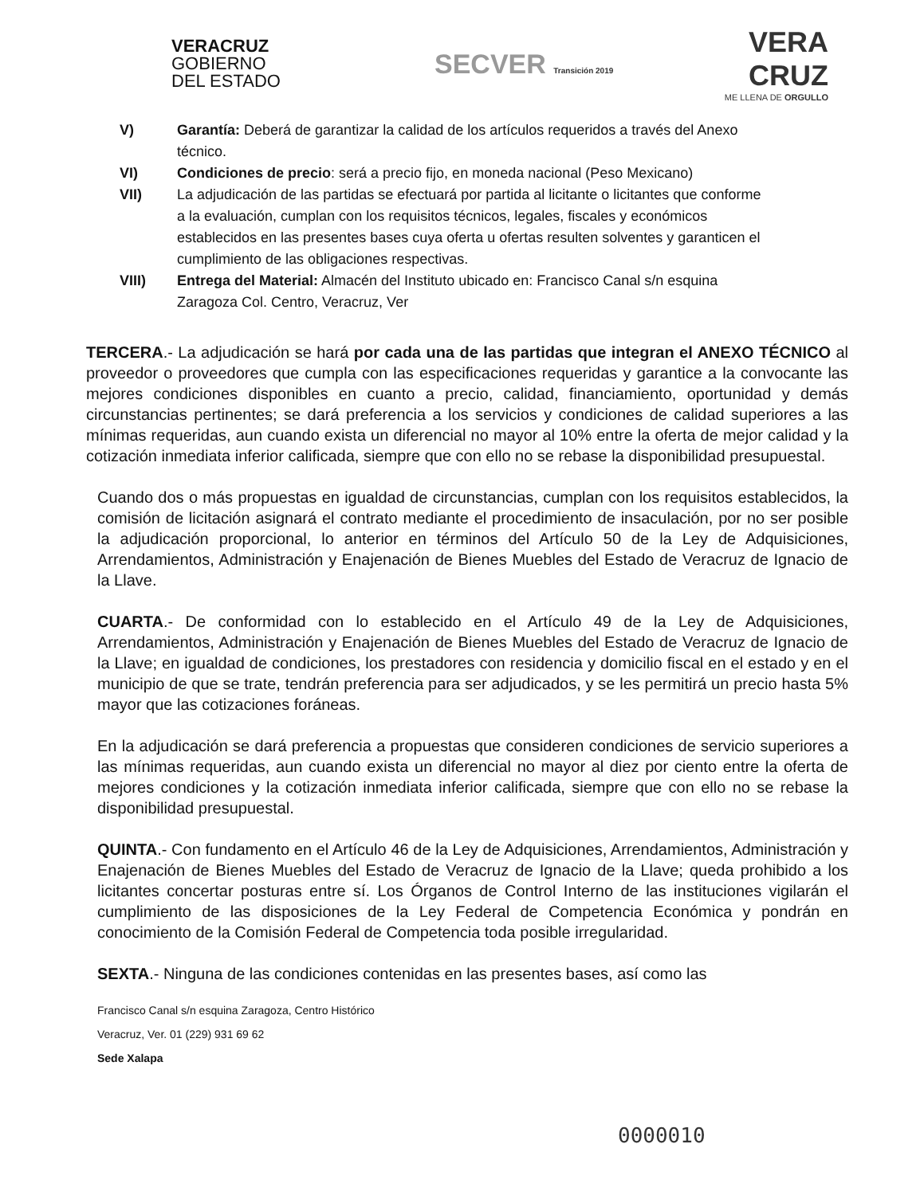VERACRUZ
GOBIERNO
DEL ESTADO
SECVER Transición 2019
VERA
CRUZ
ME LLENA DE ORGULLO
V) Garantía: Deberá de garantizar la calidad de los artículos requeridos a través del Anexo técnico.
VI) Condiciones de precio: será a precio fijo, en moneda nacional (Peso Mexicano)
VII) La adjudicación de las partidas se efectuará por partida al licitante o licitantes que conforme a la evaluación, cumplan con los requisitos técnicos, legales, fiscales y económicos establecidos en las presentes bases cuya oferta u ofertas resulten solventes y garanticen el cumplimiento de las obligaciones respectivas.
VIII) Entrega del Material: Almacén del Instituto ubicado en: Francisco Canal s/n esquina Zaragoza Col. Centro, Veracruz, Ver
TERCERA.- La adjudicación se hará por cada una de las partidas que integran el ANEXO TÉCNICO al proveedor o proveedores que cumpla con las especificaciones requeridas y garantice a la convocante las mejores condiciones disponibles en cuanto a precio, calidad, financiamiento, oportunidad y demás circunstancias pertinentes; se dará preferencia a los servicios y condiciones de calidad superiores a las mínimas requeridas, aun cuando exista un diferencial no mayor al 10% entre la oferta de mejor calidad y la cotización inmediata inferior calificada, siempre que con ello no se rebase la disponibilidad presupuestal.
Cuando dos o más propuestas en igualdad de circunstancias, cumplan con los requisitos establecidos, la comisión de licitación asignará el contrato mediante el procedimiento de insaculación, por no ser posible la adjudicación proporcional, lo anterior en términos del Artículo 50 de la Ley de Adquisiciones, Arrendamientos, Administración y Enajenación de Bienes Muebles del Estado de Veracruz de Ignacio de la Llave.
CUARTA.- De conformidad con lo establecido en el Artículo 49 de la Ley de Adquisiciones, Arrendamientos, Administración y Enajenación de Bienes Muebles del Estado de Veracruz de Ignacio de la Llave; en igualdad de condiciones, los prestadores con residencia y domicilio fiscal en el estado y en el municipio de que se trate, tendrán preferencia para ser adjudicados, y se les permitirá un precio hasta 5% mayor que las cotizaciones foráneas.
En la adjudicación se dará preferencia a propuestas que consideren condiciones de servicio superiores a las mínimas requeridas, aun cuando exista un diferencial no mayor al diez por ciento entre la oferta de mejores condiciones y la cotización inmediata inferior calificada, siempre que con ello no se rebase la disponibilidad presupuestal.
QUINTA.- Con fundamento en el Artículo 46 de la Ley de Adquisiciones, Arrendamientos, Administración y Enajenación de Bienes Muebles del Estado de Veracruz de Ignacio de la Llave; queda prohibido a los licitantes concertar posturas entre sí. Los Órganos de Control Interno de las instituciones vigilarán el cumplimiento de las disposiciones de la Ley Federal de Competencia Económica y pondrán en conocimiento de la Comisión Federal de Competencia toda posible irregularidad.
SEXTA.- Ninguna de las condiciones contenidas en las presentes bases, así como las
Francisco Canal s/n esquina Zaragoza, Centro Histórico
Veracruz, Ver. 01 (229) 931 69 62
Sede Xalapa
0000010